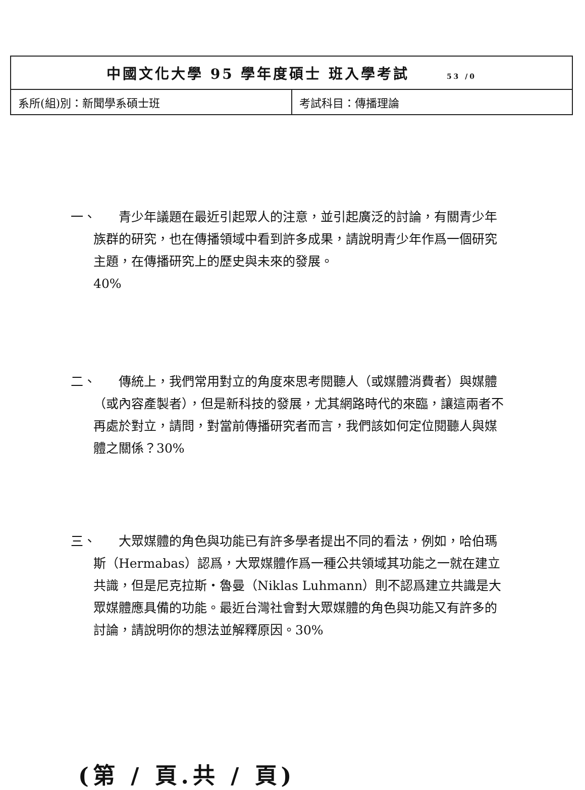| 中國文化大學 95 學年度碩士 班入學考試 53 /0 | |
| 系所(組)別：新聞學系碩士班 | 考試科目：傳播理論 |
一、
  青少年議題在最近引起眾人的注意，並引起廣泛的討論，有關青少年族群的研究，也在傳播領域中看到許多成果，請說明青少年作爲一個研究主題，在傳播研究上的歷史與未來的發展。
40%
二、
  傳統上，我們常用對立的角度來思考閱聽人（或媒體消費者）與媒體（或內容產製者），但是新科技的發展，尤其網路時代的來臨，讓這兩者不再處於對立，請問，對當前傳播研究者而言，我們該如何定位閱聽人與媒體之關係？30%
三、
  大眾媒體的角色與功能已有許多學者提出不同的看法，例如，哈伯瑪斯（Hermabas）認爲，大眾媒體作爲一種公共領域其功能之一就在建立共識，但是尼克拉斯・魯曼（Niklas Luhmann）則不認爲建立共識是大眾媒體應具備的功能。最近台灣社會對大眾媒體的角色與功能又有許多的討論，請說明你的想法並解釋原因。30%
(第 / 頁.共 / 頁)